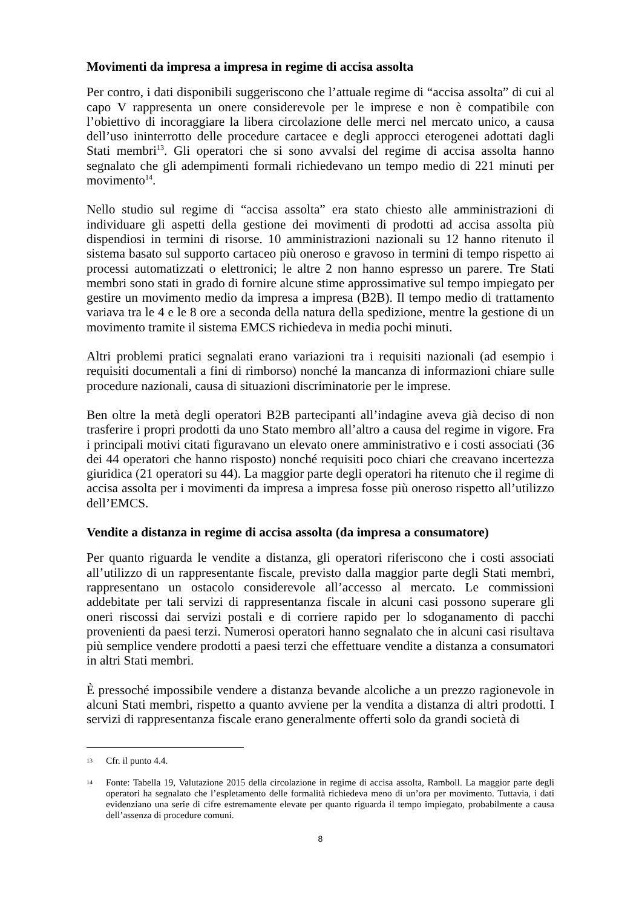Movimenti da impresa a impresa in regime di accisa assolta
Per contro, i dati disponibili suggeriscono che l’attuale regime di “accisa assolta” di cui al capo V rappresenta un onere considerevole per le imprese e non è compatibile con l’obiettivo di incoraggiare la libera circolazione delle merci nel mercato unico, a causa dell’uso ininterrotto delle procedure cartacee e degli approcci eterogenei adottati dagli Stati membri<sup>13</sup>. Gli operatori che si sono avvalsi del regime di accisa assolta hanno segnalato che gli adempimenti formali richiedevano un tempo medio di 221 minuti per movimento<sup>14</sup>.
Nello studio sul regime di “accisa assolta” era stato chiesto alle amministrazioni di individuare gli aspetti della gestione dei movimenti di prodotti ad accisa assolta più dispendiosi in termini di risorse. 10 amministrazioni nazionali su 12 hanno ritenuto il sistema basato sul supporto cartaceo più oneroso e gravoso in termini di tempo rispetto ai processi automatizzati o elettronici; le altre 2 non hanno espresso un parere. Tre Stati membri sono stati in grado di fornire alcune stime approssimative sul tempo impiegato per gestire un movimento medio da impresa a impresa (B2B). Il tempo medio di trattamento variava tra le 4 e le 8 ore a seconda della natura della spedizione, mentre la gestione di un movimento tramite il sistema EMCS richiedeva in media pochi minuti.
Altri problemi pratici segnalati erano variazioni tra i requisiti nazionali (ad esempio i requisiti documentali a fini di rimborso) nonché la mancanza di informazioni chiare sulle procedure nazionali, causa di situazioni discriminatorie per le imprese.
Ben oltre la metà degli operatori B2B partecipanti all’indagine aveva già deciso di non trasferire i propri prodotti da uno Stato membro all’altro a causa del regime in vigore. Fra i principali motivi citati figuravano un elevato onere amministrativo e i costi associati (36 dei 44 operatori che hanno risposto) nonché requisiti poco chiari che creavano incertezza giuridica (21 operatori su 44). La maggior parte degli operatori ha ritenuto che il regime di accisa assolta per i movimenti da impresa a impresa fosse più oneroso rispetto all’utilizzo dell’EMCS.
Vendite a distanza in regime di accisa assolta (da impresa a consumatore)
Per quanto riguarda le vendite a distanza, gli operatori riferiscono che i costi associati all’utilizzo di un rappresentante fiscale, previsto dalla maggior parte degli Stati membri, rappresentano un ostacolo considerevole all’accesso al mercato. Le commissioni addebitate per tali servizi di rappresentanza fiscale in alcuni casi possono superare gli oneri riscossi dai servizi postali e di corriere rapido per lo sdoganamento di pacchi provenienti da paesi terzi. Numerosi operatori hanno segnalato che in alcuni casi risultava più semplice vendere prodotti a paesi terzi che effettuare vendite a distanza a consumatori in altri Stati membri.
È pressoché impossibile vendere a distanza bevande alcoliche a un prezzo ragionevole in alcuni Stati membri, rispetto a quanto avviene per la vendita a distanza di altri prodotti. I servizi di rappresentanza fiscale erano generalmente offerti solo da grandi società di
13
Cfr. il punto 4.4.
14
Fonte: Tabella 19, Valutazione 2015 della circolazione in regime di accisa assolta, Ramboll. La maggior parte degli operatori ha segnalato che l’espletamento delle formalità richiedeva meno di un’ora per movimento. Tuttavia, i dati evidenziano una serie di cifre estremamente elevate per quanto riguarda il tempo impiegato, probabilmente a causa dell’assenza di procedure comuni.
8